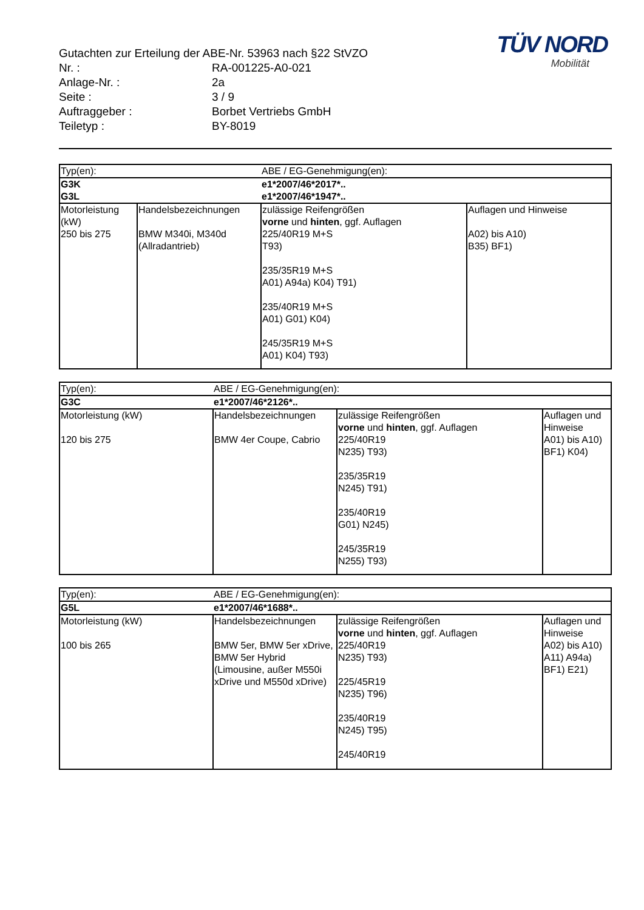TÜV NORD
Mobilität
Gutachten zur Erteilung der ABE-Nr. 53963 nach §22 StVZO
Nr. : RA-001225-A0-021
Anlage-Nr. : 2a
Seite : 3 / 9
Auftraggeber : Borbet Vertriebs GmbH
Teiletyp : BY-8019
| Typ(en): | | ABE / EG-Genehmigung(en): | |
| G3K | | e1*2007/46*2017*.. | |
| G3L | | e1*2007/46*1947*.. | |
| Motorleistung (kW) | Handelsbezeichnungen | zulässige Reifengrößen vorne und hinten , ggf. Auflagen | Auflagen und Hinweise |
| 250 bis 275 | BMW M340i, M340d (Allradantrieb) | 225/40R19 M+S T93) 235/35R19 M+S A01) A94a) K04) T91) 235/40R19 M+S A01) G01) K04) 245/35R19 M+S A01) K04) T93) | A02) bis A10) B35) BF1) |
| Typ(en): | ABE / EG-Genehmigung(en): | | |
| G3C | e1*2007/46*2126*.. | | |
| Motorleistung (kW) | Handelsbezeichnungen | zulässige Reifengrößen vorne und hinten , ggf. Auflagen | Auflagen und Hinweise |
| 120 bis 275 | BMW 4er Coupe, Cabrio | 225/40R19 N235) T93) 235/35R19 N245) T91) 235/40R19 G01) N245) 245/35R19 N255) T93) | A01) bis A10) BF1) K04) |
| Typ(en): | ABE / EG-Genehmigung(en): | | |
| G5L | e1*2007/46*1688*.. | | |
| Motorleistung (kW) | Handelsbezeichnungen | zulässige Reifengrößen vorne und hinten , ggf. Auflagen | Auflagen und Hinweise |
| 100 bis 265 | BMW 5er, BMW 5er xDrive, BMW 5er Hybrid (Limousine, außer M550i xDrive und M550d xDrive) | 225/40R19 N235) T93) 225/45R19 N235) T96) 235/40R19 N245) T95) 245/40R19 | A02) bis A10) A11) A94a) BF1) E21) |